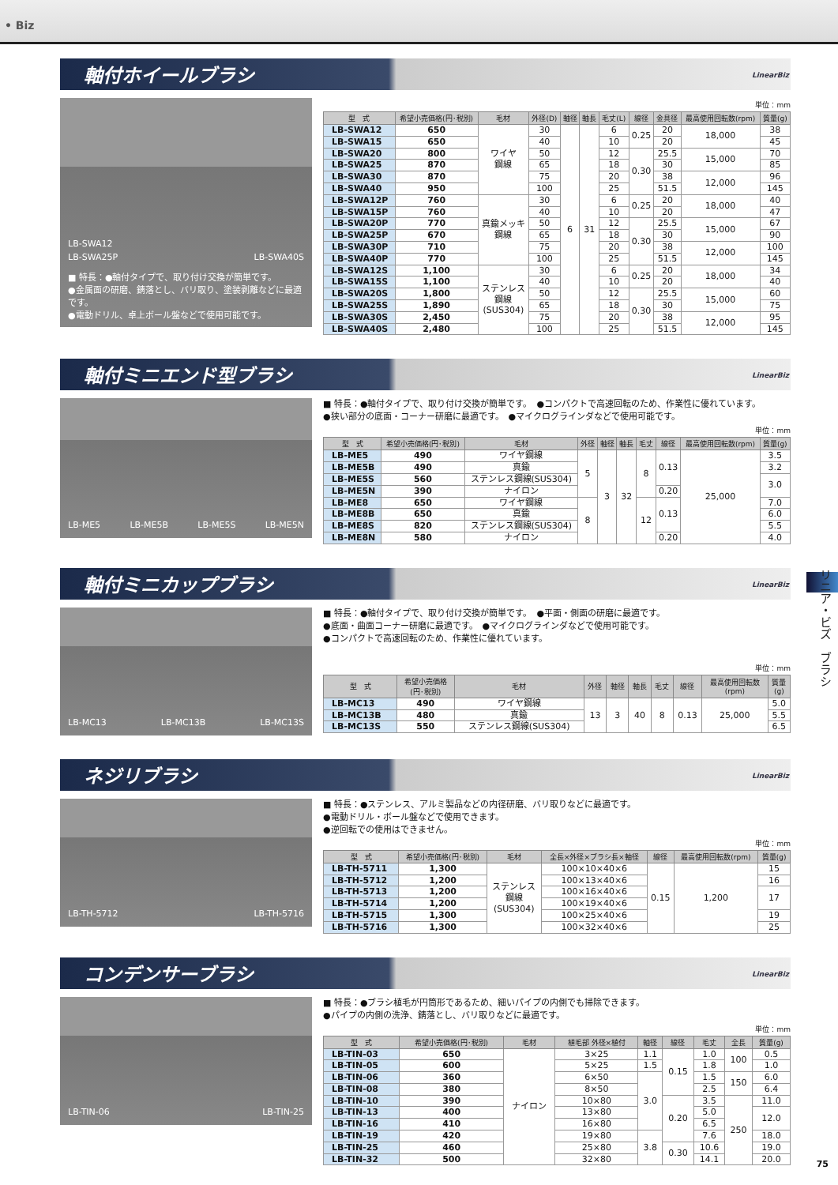• Biz
軸付ホイールブラシ LinearBiz
LB-SWA12
LB-SWA25P LB-SWA40S
■ 特長：●軸付タイプで、取り付け交換が簡単です。
●金属面の研磨、錆落とし、バリ取り、塗装剥離などに最適です。
●電動ドリル、卓上ボール盤などで使用可能です。
単位：mm
| 型 式 | 希望小売価格(円･税別) | 毛材 | 外径(D) | 軸径 | 軸長 | 毛丈(L) | 線径 | 金具径 | 最高使用回転数(rpm) | 質量(g) |
| --- | --- | --- | --- | --- | --- | --- | --- | --- | --- | --- |
| LB-SWA12 | 650 | ワイヤ 鋼線 | 30 | 6 | 31 | 6 | 0.25 | 20 | 18,000 | 38 |
| LB-SWA15 | 650 | | 40 | | | 10 | | 20 | | 45 |
| LB-SWA20 | 800 | | 50 | | | 12 | 0.30 | 25.5 | 15,000 | 70 |
| LB-SWA25 | 870 | | 65 | | | 18 | | 30 | | 85 |
| LB-SWA30 | 870 | | 75 | | | 20 | | 38 | 12,000 | 96 |
| LB-SWA40 | 950 | | 100 | | | 25 | | 51.5 | | 145 |
| LB-SWA12P | 760 | 真鍮メッキ 鋼線 | 30 | | | 6 | 0.25 | 20 | 18,000 | 40 |
| LB-SWA15P | 760 | | 40 | | | 10 | | 20 | | 47 |
| LB-SWA20P | 770 | | 50 | | | 12 | 0.30 | 25.5 | 15,000 | 67 |
| LB-SWA25P | 670 | | 65 | | | 18 | | 30 | | 90 |
| LB-SWA30P | 710 | | 75 | | | 20 | | 38 | 12,000 | 100 |
| LB-SWA40P | 770 | | 100 | | | 25 | | 51.5 | | 145 |
| LB-SWA12S | 1,100 | ステンレス 鋼線 (SUS304) | 30 | | | 6 | 0.25 | 20 | 18,000 | 34 |
| LB-SWA15S | 1,100 | | 40 | | | 10 | | 20 | | 40 |
| LB-SWA20S | 1,800 | | 50 | | | 12 | 0.30 | 25.5 | 15,000 | 60 |
| LB-SWA25S | 1,890 | | 65 | | | 18 | | 30 | | 75 |
| LB-SWA30S | 2,450 | | 75 | | | 20 | | 38 | 12,000 | 95 |
| LB-SWA40S | 2,480 | | 100 | | | 25 | | 51.5 | | 145 |
軸付ミニエンド型ブラシ LinearBiz
LB-ME5 LB-ME5B LB-ME5S LB-ME5N
■ 特長：●軸付タイプで、取り付け交換が簡単です。　●コンパクトで高速回転のため、作業性に優れています。
●狭い部分の底面・コーナー研磨に最適です。　●マイクログラインダなどで使用可能です。
単位：mm
| 型 式 | 希望小売価格(円･税別) | 毛材 | 外径 | 軸径 | 軸長 | 毛丈 | 線径 | 最高使用回転数(rpm) | 質量(g) |
| --- | --- | --- | --- | --- | --- | --- | --- | --- | --- |
| LB-ME5 | 490 | ワイヤ鋼線 | 5 | 3 | 32 | 8 | 0.13 | 25,000 | 3.5 |
| LB-ME5B | 490 | 真鍮 | | | | | | | 3.2 |
| LB-ME5S | 560 | ステンレス鋼線(SUS304) | | | | | | | 3.0 |
| LB-ME5N | 390 | ナイロン | | | | | 0.20 | | |
| LB-ME8 | 650 | ワイヤ鋼線 | 8 | | | 12 | 0.13 | | 7.0 |
| LB-ME8B | 650 | 真鍮 | | | | | | | 6.0 |
| LB-ME8S | 820 | ステンレス鋼線(SUS304) | | | | | | | 5.5 |
| LB-ME8N | 580 | ナイロン | | | | | 0.20 | | 4.0 |
軸付ミニカップブラシ LinearBiz
LB-MC13 LB-MC13B LB-MC13S
■ 特長：●軸付タイプで、取り付け交換が簡単です。　●平面・側面の研磨に最適です。
●底面・曲面コーナー研磨に最適です。　●マイクログラインダなどで使用可能です。
●コンパクトで高速回転のため、作業性に優れています。
単位：mm
| 型 式 | 希望小売価格 (円･税別) | 毛材 | 外径 | 軸径 | 軸長 | 毛丈 | 線径 | 最高使用回転数 (rpm) | 質量 (g) |
| --- | --- | --- | --- | --- | --- | --- | --- | --- | --- |
| LB-MC13 | 490 | ワイヤ鋼線 | 13 | 3 | 40 | 8 | 0.13 | 25,000 | 5.0 |
| LB-MC13B | 480 | 真鍮 | | | | | | | 5.5 |
| LB-MC13S | 550 | ステンレス鋼線(SUS304) | | | | | | | 6.5 |
ネジリブラシ LinearBiz
LB-TH-5712 LB-TH-5716
■ 特長：●ステンレス、アルミ製品などの内径研磨、バリ取りなどに最適です。
●電動ドリル・ボール盤などで使用できます。
●逆回転での使用はできません。
単位：mm
| 型 式 | 希望小売価格(円･税別) | 毛材 | 全長×外径×ブラシ長×軸径 | 線径 | 最高使用回転数(rpm) | 質量(g) |
| --- | --- | --- | --- | --- | --- | --- |
| LB-TH-5711 | 1,300 | ステンレス 鋼線 (SUS304) | 100×10×40×6 | 0.15 | 1,200 | 15 |
| LB-TH-5712 | 1,200 | | 100×13×40×6 | | | 16 |
| LB-TH-5713 | 1,200 | | 100×16×40×6 | | | 17 |
| LB-TH-5714 | 1,200 | | 100×19×40×6 | | | |
| LB-TH-5715 | 1,300 | | 100×25×40×6 | | | 19 |
| LB-TH-5716 | 1,300 | | 100×32×40×6 | | | 25 |
コンデンサーブラシ LinearBiz
LB-TIN-06 LB-TIN-25
■ 特長：●ブラシ植毛が円筒形であるため、細いパイプの内側でも掃除できます。
●パイプの内側の洗浄、錆落とし、バリ取りなどに最適です。
単位：mm
| 型 式 | 希望小売価格(円･税別) | 毛材 | 植毛部 外径×植付 | 軸径 | 線径 | 毛丈 | 全長 | 質量(g) |
| --- | --- | --- | --- | --- | --- | --- | --- | --- |
| LB-TIN-03 | 650 | ナイロン | 3×25 | 1.1 | 0.15 | 1.0 | 100 | 0.5 |
| LB-TIN-05 | 600 | | 5×25 | 1.5 | | 1.8 | | 1.0 |
| LB-TIN-06 | 360 | | 6×50 | 3.0 | | 1.5 | 150 | 6.0 |
| LB-TIN-08 | 380 | | 8×50 | | | 2.5 | | 6.4 |
| LB-TIN-10 | 390 | | 10×80 | | 0.20 | 3.5 | 250 | 11.0 |
| LB-TIN-13 | 400 | | 13×80 | | | 5.0 | | 12.0 |
| LB-TIN-16 | 410 | | 16×80 | | | 6.5 | | |
| LB-TIN-19 | 420 | | 19×80 | 3.8 | | 7.6 | | 18.0 |
| LB-TIN-25 | 460 | | 25×80 | | 0.30 | 10.6 | | 19.0 |
| LB-TIN-32 | 500 | | 32×80 | | | 14.1 | | 20.0 |
リニア・ビズ　ブラシ
75